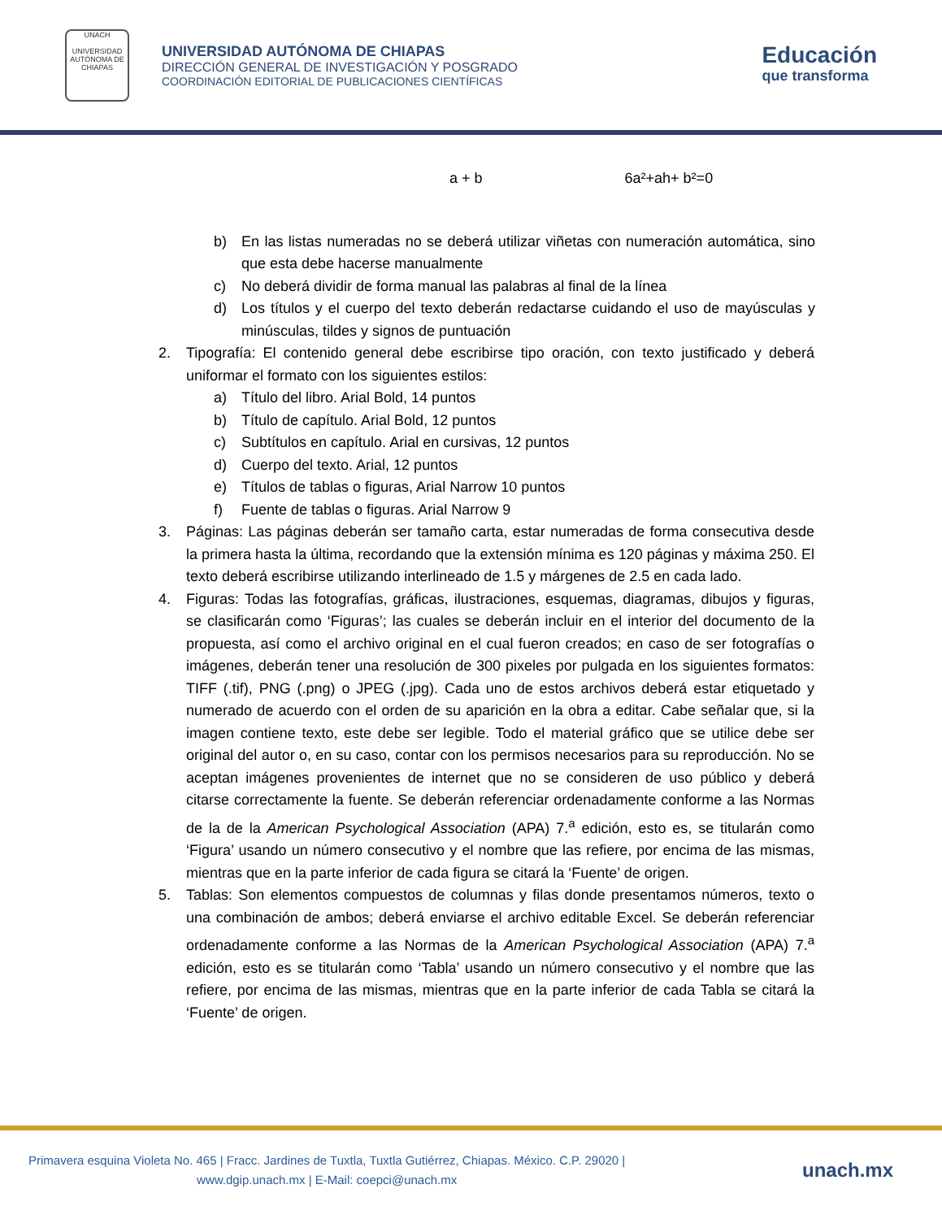UNACH
UNIVERSIDAD AUTÓNOMA DE CHIAPAS
UNIVERSIDAD AUTÓNOMA DE CHIAPAS
DIRECCIÓN GENERAL DE INVESTIGACIÓN Y POSGRADO
COORDINACIÓN EDITORIAL DE PUBLICACIONES CIENTÍFICAS
Educación
que transforma
a + b 6a²+ah+ b²=0
b) En las listas numeradas no se deberá utilizar viñetas con numeración automática, sino que esta debe hacerse manualmente
c) No deberá dividir de forma manual las palabras al final de la línea
d) Los títulos y el cuerpo del texto deberán redactarse cuidando el uso de mayúsculas y minúsculas, tildes y signos de puntuación
2. Tipografía: El contenido general debe escribirse tipo oración, con texto justificado y deberá uniformar el formato con los siguientes estilos:
a) Título del libro. Arial Bold, 14 puntos
b) Título de capítulo. Arial Bold, 12 puntos
c) Subtítulos en capítulo. Arial en cursivas, 12 puntos
d) Cuerpo del texto. Arial, 12 puntos
e) Títulos de tablas o figuras, Arial Narrow 10 puntos
f) Fuente de tablas o figuras. Arial Narrow 9
3. Páginas: Las páginas deberán ser tamaño carta, estar numeradas de forma consecutiva desde la primera hasta la última, recordando que la extensión mínima es 120 páginas y máxima 250. El texto deberá escribirse utilizando interlineado de 1.5 y márgenes de 2.5 en cada lado.
4. Figuras: Todas las fotografías, gráficas, ilustraciones, esquemas, diagramas, dibujos y figuras, se clasificarán como ‘Figuras’; las cuales se deberán incluir en el interior del documento de la propuesta, así como el archivo original en el cual fueron creados; en caso de ser fotografías o imágenes, deberán tener una resolución de 300 pixeles por pulgada en los siguientes formatos: TIFF (.tif), PNG (.png) o JPEG (.jpg). Cada uno de estos archivos deberá estar etiquetado y numerado de acuerdo con el orden de su aparición en la obra a editar. Cabe señalar que, si la imagen contiene texto, este debe ser legible. Todo el material gráfico que se utilice debe ser original del autor o, en su caso, contar con los permisos necesarios para su reproducción. No se aceptan imágenes provenientes de internet que no se consideren de uso público y deberá citarse correctamente la fuente. Se deberán referenciar ordenadamente conforme a las Normas de la de la American Psychological Association (APA) 7.<sup>a</sup> edición, esto es, se titularán como ‘Figura’ usando un número consecutivo y el nombre que las refiere, por encima de las mismas, mientras que en la parte inferior de cada figura se citará la ‘Fuente’ de origen.
5. Tablas: Son elementos compuestos de columnas y filas donde presentamos números, texto o una combinación de ambos; deberá enviarse el archivo editable Excel. Se deberán referenciar ordenadamente conforme a las Normas de la American Psychological Association (APA) 7.<sup>a</sup> edición, esto es se titularán como ‘Tabla’ usando un número consecutivo y el nombre que las refiere, por encima de las mismas, mientras que en la parte inferior de cada Tabla se citará la ‘Fuente’ de origen.
Primavera esquina Violeta No. 465 | Fracc. Jardines de Tuxtla, Tuxtla Gutiérrez, Chiapas. México. C.P. 29020 |
www.dgip.unach.mx | E-Mail: coepci@unach.mx
unach.mx